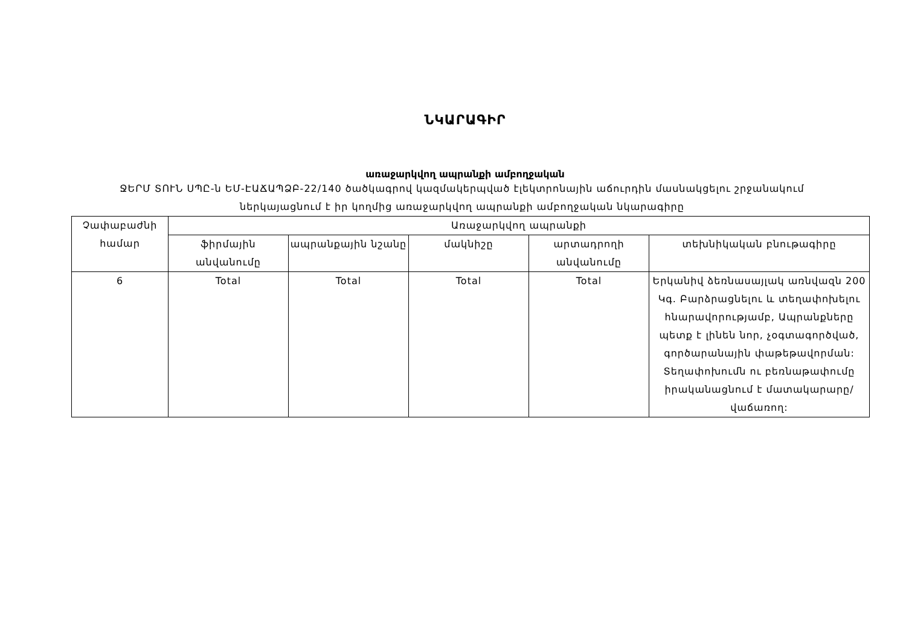ՆԿԱՐԱԳԻՐ
առաջարկվող ապրանքի ամբողջական
ՋԵՐՄ ՏՈՒՆ ՍՊԸ-ն ԵՄ-ԷԱՃԱՊՁԲ-22/140 ծածկագրով կազմակերպված էլեկտրոնային աճուրդին մասնակցելու շրջանակում
ներկայացնում է իր կողմից առաջարկվող ապրանքի ամբողջական նկարագիրը
| Չափաբաժնի համար | Առաջարկվող ապրանքի | | | | |
| --- | --- | --- | --- | --- | --- |
| | ֆիրմային անվանումը | ապրանքային նշանը | մակնիշը | արտադրողի անվանումը | տեխնիկական բնութագիրը |
| 6 | Total | Total | Total | Total | Երկանիվ ձեռնասայլակ առնվազն 200 Կգ. Բարձրացնելու և տեղափոխելու հնարավորությամբ, Ապրանքները պետք է լինեն նոր, չօգտագործված, գործարանային փաթեթավորման: Տեղափոխումն ու բեռնաթափումը իրականացնում է մատակարարը/վաճառող: |